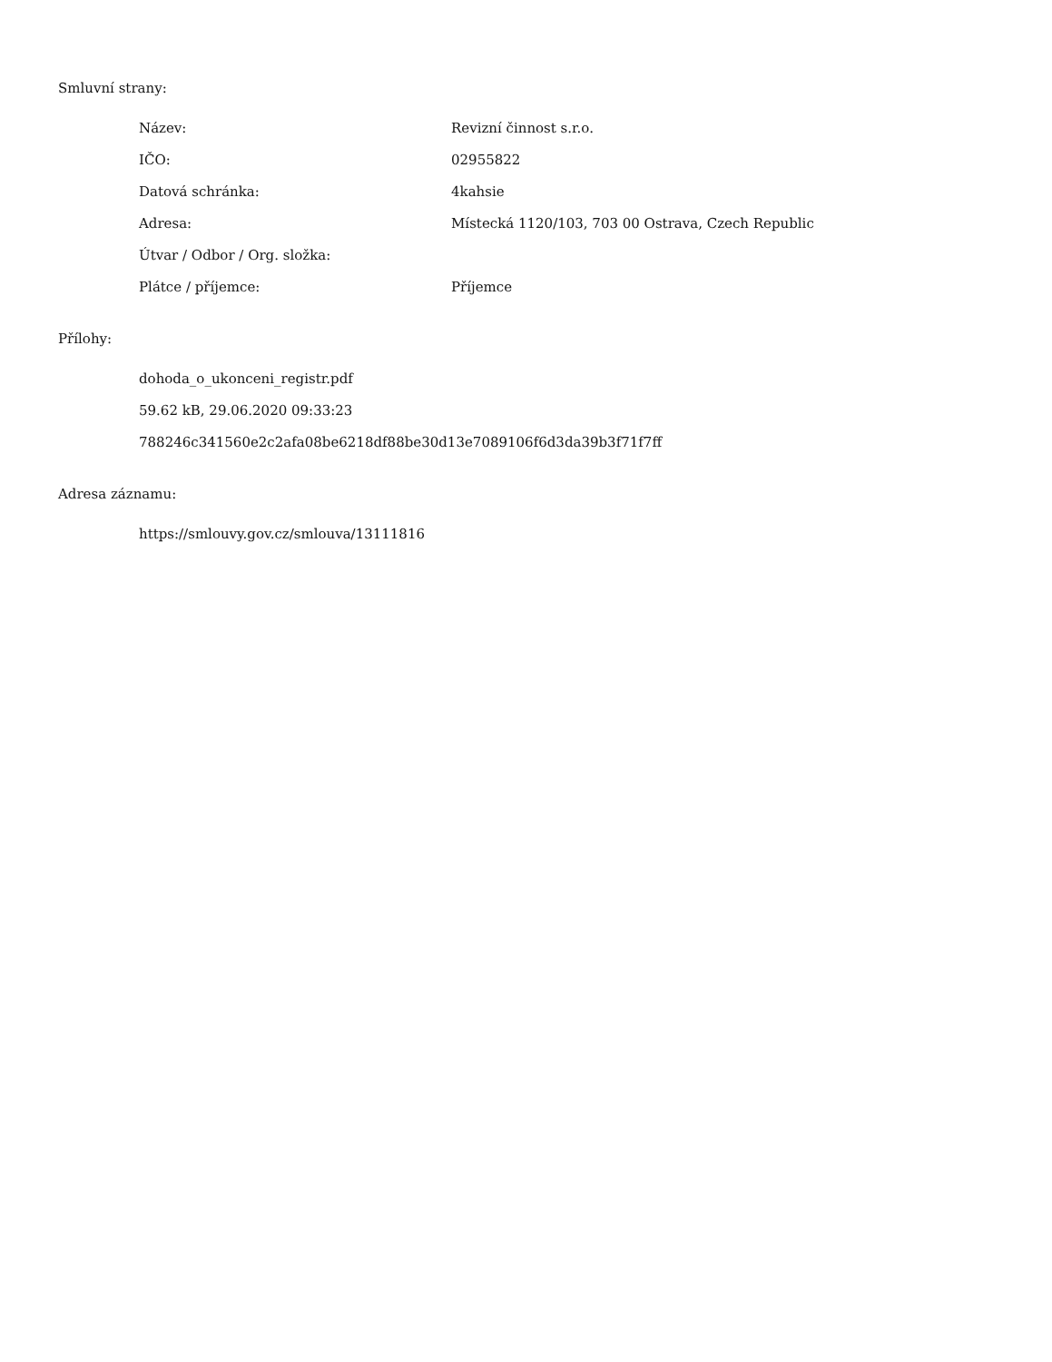Smluvní strany:
| Název: | Revizní činnost s.r.o. |
| IČO: | 02955822 |
| Datová schránka: | 4kahsie |
| Adresa: | Místecká 1120/103, 703 00 Ostrava, Czech Republic |
| Útvar / Odbor / Org. složka: | |
| Plátce / příjemce: | Příjemce |
Přílohy:
dohoda_o_ukonceni_registr.pdf
59.62 kB, 29.06.2020 09:33:23
788246c341560e2c2afa08be6218df88be30d13e7089106f6d3da39b3f71f7ff
Adresa záznamu:
https://smlouvy.gov.cz/smlouva/13111816